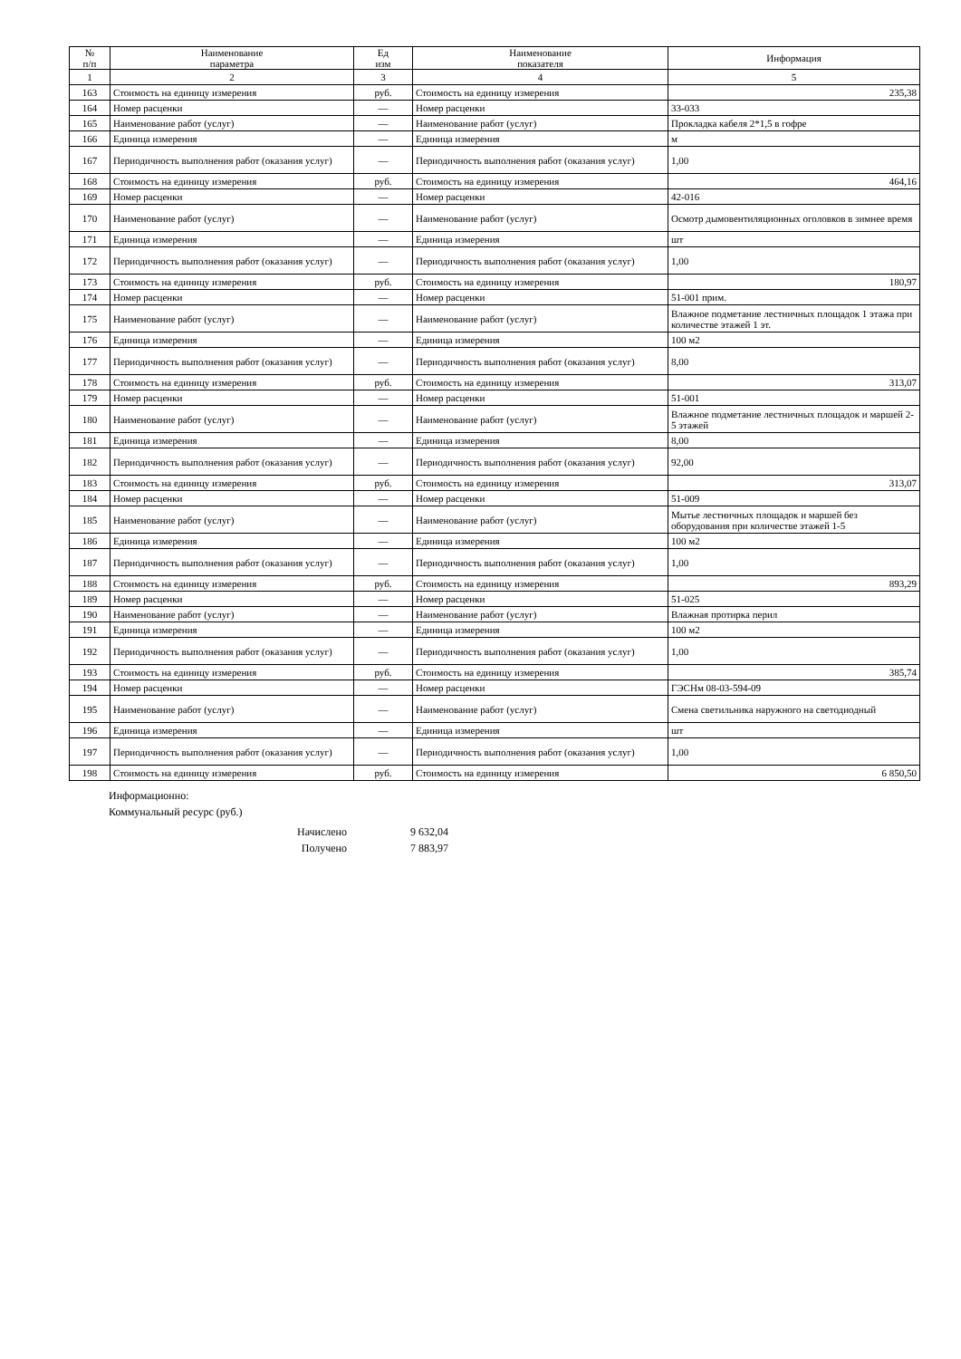| № п/п | Наименование параметра | Ед изм | Наименование показателя | Информация |
| --- | --- | --- | --- | --- |
| 1 | 2 | 3 | 4 | 5 |
| 163 | Стоимость на единицу измерения | руб. | Стоимость на единицу измерения | 235,38 |
| 164 | Номер расценки | — | Номер расценки | 33-033 |
| 165 | Наименование работ (услуг) | — | Наименование работ (услуг) | Прокладка кабеля 2*1,5 в гофре |
| 166 | Единица измерения | — | Единица измерения | м |
| 167 | Периодичность выполнения работ (оказания услуг) | — | Периодичность выполнения работ (оказания услуг) | 1,00 |
| 168 | Стоимость на единицу измерения | руб. | Стоимость на единицу измерения | 464,16 |
| 169 | Номер расценки | — | Номер расценки | 42-016 |
| 170 | Наименование работ (услуг) | — | Наименование работ (услуг) | Осмотр дымовентиляционных оголовков в зимнее время |
| 171 | Единица измерения | — | Единица измерения | шт |
| 172 | Периодичность выполнения работ (оказания услуг) | — | Периодичность выполнения работ (оказания услуг) | 1,00 |
| 173 | Стоимость на единицу измерения | руб. | Стоимость на единицу измерения | 180,97 |
| 174 | Номер расценки | — | Номер расценки | 51-001 прим. |
| 175 | Наименование работ (услуг) | — | Наименование работ (услуг) | Влажное подметание лестничных площадок 1 этажа при количестве этажей 1 эт. |
| 176 | Единица измерения | — | Единица измерения | 100 м2 |
| 177 | Периодичность выполнения работ (оказания услуг) | — | Периодичность выполнения работ (оказания услуг) | 8,00 |
| 178 | Стоимость на единицу измерения | руб. | Стоимость на единицу измерения | 313,07 |
| 179 | Номер расценки | — | Номер расценки | 51-001 |
| 180 | Наименование работ (услуг) | — | Наименование работ (услуг) | Влажное подметание лестничных площадок и маршей 2-5 этажей |
| 181 | Единица измерения | — | Единица измерения | 8,00 |
| 182 | Периодичность выполнения работ (оказания услуг) | — | Периодичность выполнения работ (оказания услуг) | 92,00 |
| 183 | Стоимость на единицу измерения | руб. | Стоимость на единицу измерения | 313,07 |
| 184 | Номер расценки | — | Номер расценки | 51-009 |
| 185 | Наименование работ (услуг) | — | Наименование работ (услуг) | Мытье лестничных площадок и маршей без оборудования при количестве этажей 1-5 |
| 186 | Единица измерения | — | Единица измерения | 100 м2 |
| 187 | Периодичность выполнения работ (оказания услуг) | — | Периодичность выполнения работ (оказания услуг) | 1,00 |
| 188 | Стоимость на единицу измерения | руб. | Стоимость на единицу измерения | 893,29 |
| 189 | Номер расценки | — | Номер расценки | 51-025 |
| 190 | Наименование работ (услуг) | — | Наименование работ (услуг) | Влажная протирка перил |
| 191 | Единица измерения | — | Единица измерения | 100 м2 |
| 192 | Периодичность выполнения работ (оказания услуг) | — | Периодичность выполнения работ (оказания услуг) | 1,00 |
| 193 | Стоимость на единицу измерения | руб. | Стоимость на единицу измерения | 385,74 |
| 194 | Номер расценки | — | Номер расценки | ГЭСНм 08-03-594-09 |
| 195 | Наименование работ (услуг) | — | Наименование работ (услуг) | Смена светильника наружного на светодиодный |
| 196 | Единица измерения | — | Единица измерения | шт |
| 197 | Периодичность выполнения работ (оказания услуг) | — | Периодичность выполнения работ (оказания услуг) | 1,00 |
| 198 | Стоимость на единицу измерения | руб. | Стоимость на единицу измерения | 6 850,50 |
Информационно:
Коммунальный ресурс (руб.)
Начислено 9 632,04
Получено 7 883,97